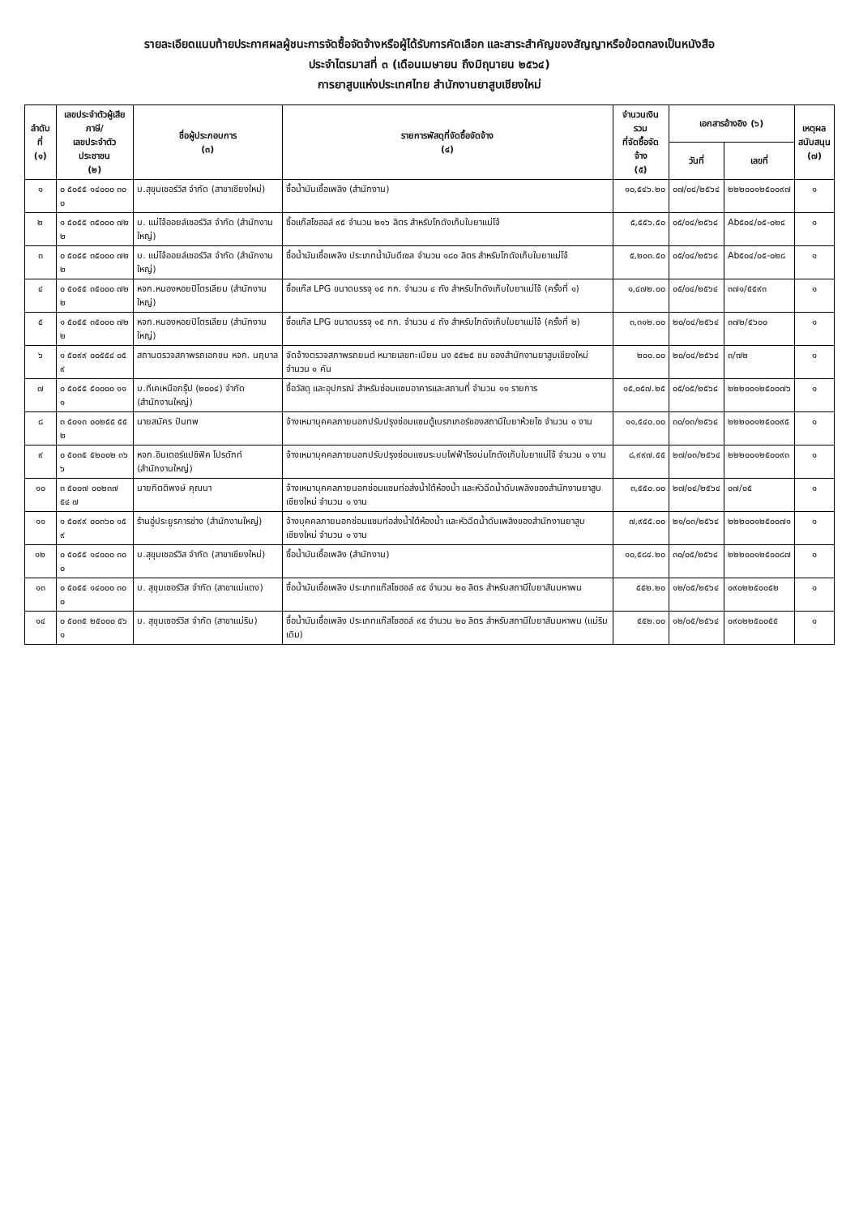รายละเอียดแนบท้ายประกาศผลผู้ชนะการจัดซื้อจัดจ้างหรือผู้ได้รับการคัดเลือก และสาระสำคัญของสัญญาหรือข้อตกลงเป็นหนังสือ
ประจำไตรมาสที่ ๓ (เดือนเมษายน ถึงมิถุนายน ๒๕๖๔)
การยาสูบแห่งประเทศไทย สำนักงานยาสูบเชียงใหม่
| ลำดับที่ (๑) | เลขประจำตัวผู้เสียภาษี/ เลขประจำตัวประชาชน (๒) | ชื่อผู้ประกอบการ (๓) | รายการพัสดุที่จัดซื้อจัดจ้าง (๔) | จำนวนเงินรวม ที่จัดซื้อจัดจ้าง (๕) | เอกสารอ้างอิง (๖) | | เหตุผล สนับสนุน (๗) |
| --- | --- | --- | --- | --- | --- | --- | --- |
| | | | | | วันที่ | เลขที่ | |
| ๑ | ๐ ๕๐๕๕ ๑๔๐๐๐ ๓๐ ๐ | บ.สุขุมเซอร์วิส จำกัด (สาขาเชียงใหม่) | ซื้อน้ำมันเชื้อเพลิง (สำนักงาน) | ๑๐,๕๔๖.๒๐ | ๐๗/๐๔/๒๕๖๔ | ๒๒๒๐๐๑๒๕๐๐๙๗ | ๑ |
| ๒ | ๑ ๕๐๕๕ ๓๕๐๐๐ ๗๒ ๒ | บ. แม่โจ้ออยล์เซอร์วิส จำกัด (สำนักงานใหญ่) | ซื้อแก๊สโซฮอล์ ๙๕ จำนวน ๒๑๖ ลิตร สำหรับโกดังเก็บใบยาแม่โจ้ | ๕,๕๕๖.๕๐ | ๐๕/๐๔/๒๕๖๔ | Ab๕๐๔/๐๕-๐๒๔ | ๑ |
| ๓ | ๐ ๕๐๕๕ ๓๕๐๐๐ ๗๒ ๒ | บ. แม่โจ้ออยล์เซอร์วิส จำกัด (สำนักงานใหญ่) | ซื้อน้ำมันเชื้อเพลิง ประเภทน้ำมันดีเซล จำนวน ๑๘๐ ลิตร สำหรับโกดังเก็บใบยาแม่โจ้ | ๕,๒๐๓.๕๐ | ๐๕/๐๔/๒๕๖๔ | Ab๕๐๔/๐๕-๐๒๘ | ๑ |
| ๔ | ๐ ๕๐๕๕ ๓๕๐๐๐ ๗๒ ๒ | หจก.หนองหอยปิโตรเลียม (สำนักงานใหญ่) | ซื้อแก๊ส LPG ขนาดบรรจุ ๑๕ กก. จำนวน ๔ ถัง สำหรับโกดังเก็บใบยาแม่โจ้ (ครั้งที่ ๑) | ๑,๔๗๒.๐๐ | ๐๕/๐๔/๒๕๖๔ | ๓๗๑/๕๕๙๓ | ๑ |
| ๕ | ๑ ๕๐๕๕ ๓๕๐๐๐ ๗๒ ๒ | หจก.หนองหอยปิโตรเลียม (สำนักงานใหญ่) | ซื้อแก๊ส LPG ขนาดบรรจุ ๑๕ กก. จำนวน ๔ ถัง สำหรับโกดังเก็บใบยาแม่โจ้ (ครั้งที่ ๒) | ๓,๓๑๒.๐๐ | ๒๐/๐๔/๒๕๖๔ | ๓๗๒/๕๖๐๐ | ๑ |
| ๖ | ๑ ๕๐๙๙ ๐๐๕๕๔ ๐๕ ๙ | สถานตรวจสภาพรถเอกชน หจก. นฤบาล | จัดจ้างตรวจสภาพรถยนต์ หมายเลขทะเบียน นง ๕๕๒๕ ชม ของสำนักงานยาสูบเชียงใหม่ จำนวน ๑ คัน | ๒๐๐.๐๐ | ๒๐/๐๔/๒๕๖๔ | ๓/๗๒ | ๑ |
| ๗ | ๐ ๕๐๕๕ ๕๐๐๐๐ ๑๑ ๑ | บ.ทีเคเหนือกรุ๊ป (๒๐๐๔) จำกัด (สำนักงานใหญ่) | ซื้อวัสดุ และอุปกรณ์ สำหรับซ่อมแซมอาคารและสถานที่ จำนวน ๑๑ รายการ | ๑๕,๐๕๗.๒๕ | ๐๕/๐๕/๒๕๖๔ | ๒๒๒๐๐๑๒๕๐๐๗๖ | ๑ |
| ๘ | ๓ ๕๐๑๓ ๐๐๒๕๕ ๕๕ ๒ | นายสมัคร ปันทพ | จ้างเหมาบุคคลภายนอกปรับปรุงซ่อมแซมตู้เบรกเกอร์ของสถานีใบยาห้วยไซ จำนวน ๑ งาน | ๑๑,๕๔๐.๐๐ | ๓๐/๐๓/๒๕๖๔ | ๒๒๒๐๐๑๒๕๐๐๙๕ | ๑ |
| ๙ | ๐ ๕๐๓๕ ๕๒๐๐๒ ๓๖ ๖ | หจก.อินเตอร์แปซิฟิค โปรดักท์ (สำนักงานใหญ่) | จ้างเหมาบุคคลภายนอกปรับปรุงซ่อมแซมระบบไฟฟ้าโรงบ่มโกดังเก็บใบยาแม่โจ้ จำนวน ๑ งาน | ๘,๙๙๗.๕๕ | ๒๗/๐๓/๒๕๖๔ | ๒๒๒๐๐๑๒๕๐๐๙๓ | ๑ |
| ๑๐ | ๓ ๕๐๐๗ ๐๐๒๓๗ ๕๔ ๗ | นายกิตติพงษ์ คุณนา | จ้างเหมาบุคคลภายนอกซ่อมแซมท่อส่งน้ำใต้ห้องน้ำ และหัวฉีดน้ำดับเพลิงของสำนักงานยาสูบเชียงใหม่ จำนวน ๑ งาน | ๓,๕๕๐.๐๐ | ๒๗/๐๔/๒๕๖๔ | ๐๗/๐๕ | ๑ |
| ๑๑ | ๑ ๕๐๙๙ ๐๐๓๖๐ ๑๕ ๙ | ร้านอู่ประยูรการช่าง (สำนักงานใหญ่) | จ้างบุคคลภายนอกซ่อมแซมท่อส่งน้ำใต้ห้องน้ำ และหัวฉีดน้ำดับเพลิงของสำนักงานยาสูบเชียงใหม่ จำนวน ๑ งาน | ๗,๙๕๕.๐๐ | ๒๑/๐๓/๒๕๖๔ | ๒๒๒๐๐๑๒๕๐๐๗๑ | ๑ |
| ๑๒ | ๐ ๕๐๕๕ ๑๔๐๐๐ ๓๐ ๐ | บ.สุขุมเซอร์วิส จำกัด (สาขาเชียงใหม่) | ซื้อน้ำมันเชื้อเพลิง (สำนักงาน) | ๑๐,๕๘๔.๒๐ | ๓๐/๐๕/๒๕๖๔ | ๒๒๒๐๐๑๒๕๐๐๘๗ | ๑ |
| ๑๓ | ๐ ๕๐๕๕ ๑๔๐๐๐ ๓๐ ๐ | บ. สุขุมเซอร์วิส จำกัด (สาขาแม่แตง) | ซื้อน้ำมันเชื้อเพลิง ประเภทแก๊สโซฮอล์ ๙๕ จำนวน ๒๐ ลิตร สำหรับสถานีใบยาสันมหาพน | ๕๕๒.๒๐ | ๑๒/๐๕/๒๕๖๔ | ๐๙๐๒๒๕๐๐๕๒ | ๑ |
| ๑๔ | ๐ ๕๐๓๕ ๒๕๐๐๐ ๕๖ ๑ | บ. สุขุมเซอร์วิส จำกัด (สาขาแม่ริม) | ซื้อน้ำมันเชื้อเพลิง ประเภทแก๊สโซฮอล์ ๙๕ จำนวน ๒๐ ลิตร สำหรับสถานีใบยาสันมหาพน (แม่ริมเดิม) | ๕๕๒.๐๐ | ๑๒/๐๕/๒๕๖๔ | ๐๙๐๒๒๕๐๐๕๕ | ๑ |